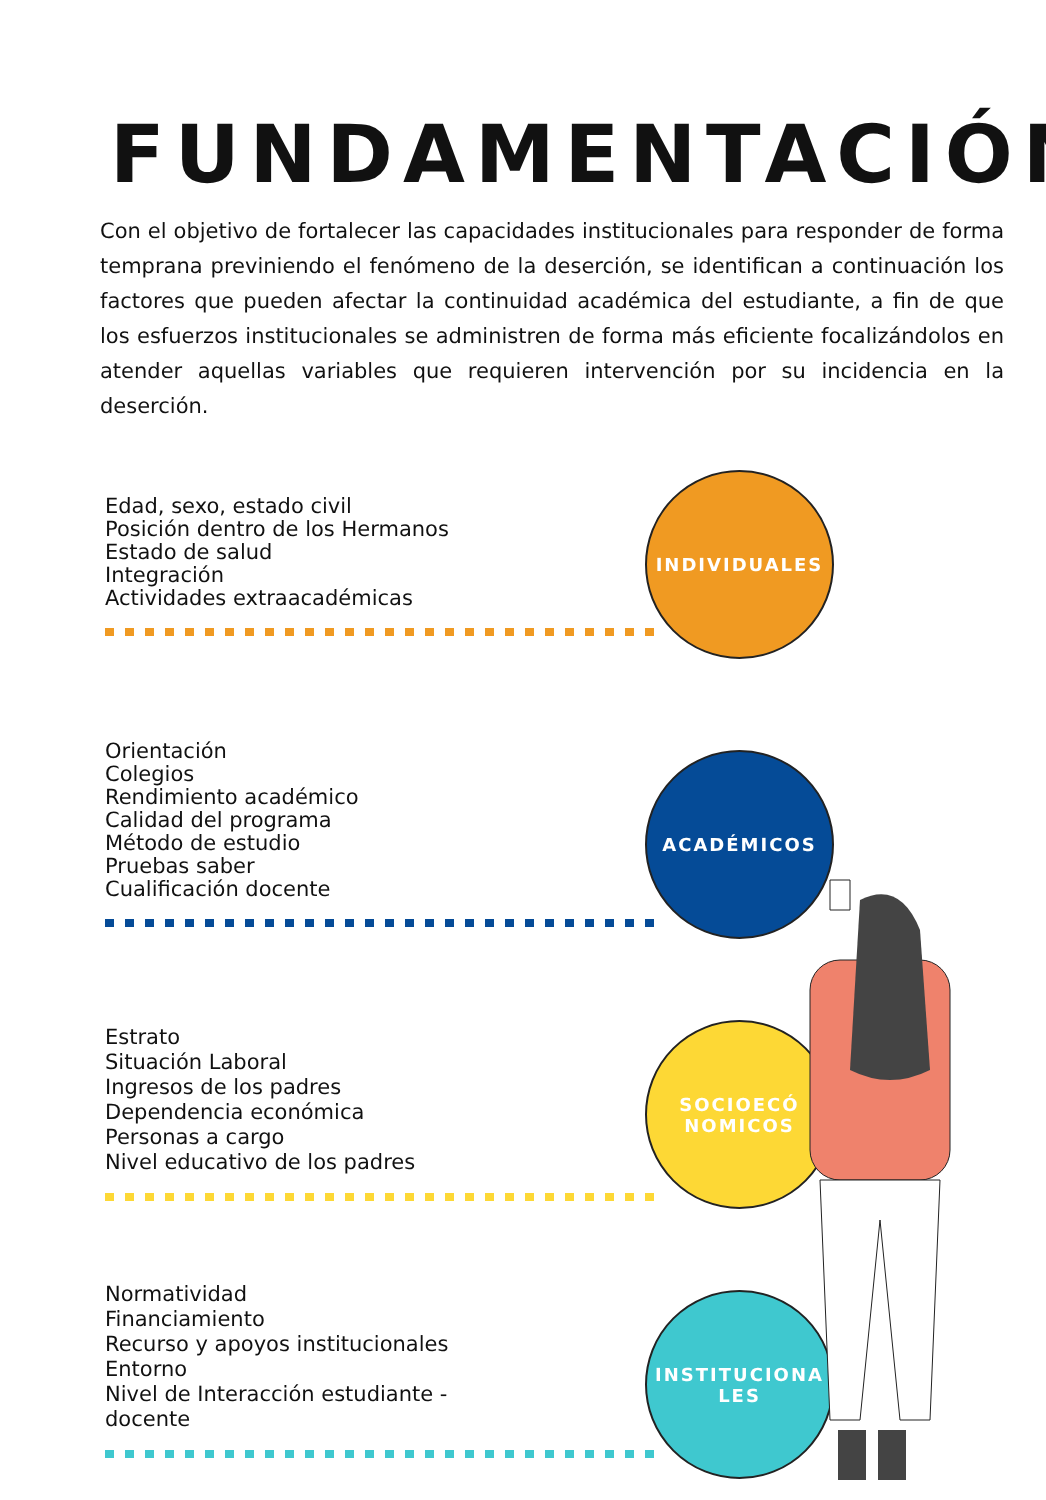FUNDAMENTACIÓN
Con el objetivo de fortalecer las capacidades institucionales para responder de forma temprana previniendo el fenómeno de la deserción, se identifican a continuación los factores que pueden afectar la continuidad académica del estudiante, a fin de que los esfuerzos institucionales se administren de forma más eficiente focalizándolos en atender aquellas variables que requieren intervención por su incidencia en la deserción.
Edad, sexo, estado civil
Posición dentro de los Hermanos
Estado de salud
Integración
Actividades extraacadémicas
INDIVIDUALES
Orientación
Colegios
Rendimiento académico
Calidad del programa
Método de estudio
Pruebas saber
Cualificación docente
ACADÉMICOS
Estrato
Situación Laboral
Ingresos de los padres
Dependencia económica
Personas a cargo
Nivel educativo de los padres
SOCIOECÓ
NOMICOS
Normatividad
Financiamiento
Recurso y apoyos institucionales
Entorno
Nivel de Interacción estudiante -
docente
INSTITUCIONA
LES